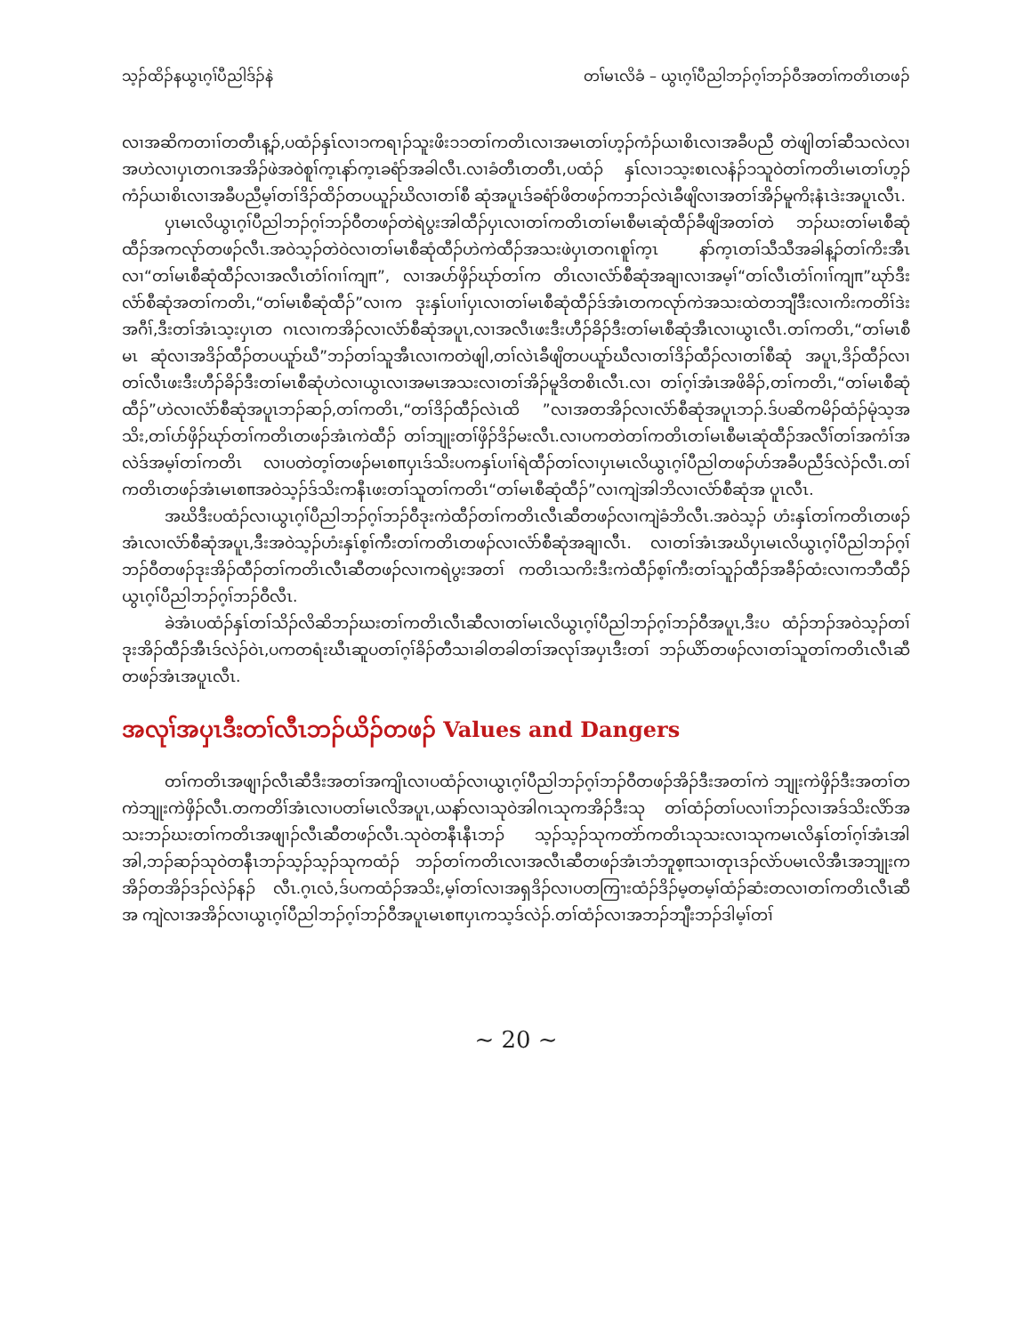သ့ၣ်ထိၣ်နယွၤဂ့ၢ်ပီညါဒ်ၣ်နဲ တၢ်မၤလိခံ – ယွၤဂ့ၢ်ပီညါဘၣ်ဂ့ၢ်ဘၣ်ဝီအတၢ်ကတိၤတဖၣ်
လၢအဆိကတၢၢ်တတီၤန့ၣ်,ပထံၣ်နှၤ်လၢၥကရၢၣ်သူးဖိးၥၥတၢ်ကတိၤလၢအမၤတၢ်ဟ့ၣ်ကံၣ်ယၢစိၤလၢအခီပညီ တဲဖျါတၢ်ဆီသလဲလၢအဟဲလၢပှၤတဂၤအအိၣ်ဖဲအဝဲစူၢ်က့ၤနာ်က့ၤခရံာ်အခါလီၤ.လၢခံတီၤတတီၤ,ပထံၣ် နှၤ်လၢၥသ့းစၤလနံၣ်ၥသူဝဲတၢ်ကတိၤမၤတၢ်ဟ့ၣ်ကံၣ်ယၢစိၤလၢအခီပညီမ့ၢ်တၢ်ဒိၣ်ထိၣ်တပယူၣ်ဃိလၢတၢ်စီ ဆုံအပူၤဒ်ခရံာ်ဖိတဖၣ်ကဘၣ်လဲၤခီဖျိလၢအတၢ်အိၣ်မူကိႏနံၤဒဲးအပူၤလီၤ.
ပှၤမၤလိယွၤဂ့ၢ်ပီညါဘၣ်ဂ့ၢ်ဘၣ်ဝီတဖၣ်တဲရဲပွးအါထီၣ်ပှၤလၢတၢ်ကတိၤတၢ်မၤစီမၤဆုံထီၣ်ခီဖျိအတၢ်တဲ ဘၣ်ဃးတၢ်မၤစီဆုံထီၣ်အကလုာ်တဖၣ်လီၤ.အဝဲသ့ၣ်တဲဝဲလၢတၢ်မၤစီဆုံထီၣ်ဟဲကဲထီၣ်အသးဖဲပှၤတဂၤစူၢ်က့ၤ နာ်က့ၤတၢ်သီသီအခါန့ၣ်တၢ်ကိးအီၤလၢ“တၢ်မၤစီဆုံထီၣ်လၢအလီၤတံၢ်ဂၢၢ်ကျπ”, လၢအပာ်ဖှိၣ်ဃုာ်တၢ်က တိၤလၢလံာ်စီဆုံအချၢလၢအမ့ၢ်“တၢ်လီၤတံၢ်ဂၢၢ်ကျπ”ဃုာ်ဒီးလံာ်စီဆုံအတၢ်ကတိၤ,“တၢ်မၤစီဆုံထီၣ်”လၢက ဒုးနှၤ်ပၢၢ်ပှၤလၢတၢ်မၤစီဆုံထီၣ်ဒ်အံၤတကလုာ်ကဲအသးထဲတဘျီဒီးလၢကိးကတိၢ်ဒဲးအဂီၢ်,ဒီးတၢ်အံၤသ့းပှၤတ ဂၤလၢကအိၣ်လၢလံာ်စီဆုံအပူၤ,လၢအလီၤဖးဒီးဟီၣ်ခိၣ်ဒီးတၢ်မၤစီဆုံအီၤလၢယွၤလီၤ.တၢ်ကတိၤ,“တၢ်မၤစီမၤ ဆုံလၢအဒိၣ်ထီၣ်တပယူာ်ဃီ”ဘၣ်တၢ်သူအီၤလၢကတဲဖျါ,တၢ်လဲၤခီဖျိတပယူာ်ဃီလၢတၢ်ဒိၣ်ထီၣ်လၢတၢ်စီဆုံ အပူၤ,ဒိၣ်ထီၣ်လၢတၢ်လီၤဖးဒီးဟီၣ်ခိၣ်ဒီးတၢ်မၤစီဆုံဟဲလၢယွၤလၢအမၤအသးလၢတၢ်အိၣ်မူဒိတစိၤလီၤ.လၢ တၢ်ဂ့ၢ်အံၤအဖိခိၣ်,တၢ်ကတိၤ,“တၢ်မၤစီဆုံထီၣ်”ဟဲလၢလံာ်စီဆုံအပူၤဘၣ်ဆၣ်,တၢ်ကတိၤ,“တၢ်ဒိၣ်ထီၣ်လဲၤထိ ”လၢအတအိၣ်လၢလံာ်စီဆုံအပူၤဘၣ်.ဒ်ပဆိကမိၣ်ထံၣ်မုံသ့အသိး,တၢ်ပာ်ဖှိၣ်ဃုာ်တၢ်ကတိၤတဖၣ်အံၤကဲထီၣ် တၢ်ဘျုးတၢ်ဖှိၣ်ဒိၣ်မးလီၤ.လၢပကတဲတၢ်ကတိၤတၢ်မၤစီမၤဆုံထီၣ်အလီၢ်တၢ်အကံၢ်အလဲဒ်အမ့ၢ်တၢ်ကတိၤ လၢပတဲတ့ၢ်တဖၣ်မၤစπပှၤဒ်သိးပကနှၤ်ပၢၢ်ရဲထီၣ်တၢ်လၢပှၤမၤလိယွၤဂ့ၢ်ပီညါတဖၣ်ဟ်အခီပညီဒ်လဲၣ်လီၤ.တၢ် ကတိၤတဖၣ်အံၤမၤစπအဝဲသ့ၣ်ဒ်သိးကနီၤဖးတၢ်သူတၢ်ကတိၤ“တၢ်မၤစီဆုံထီၣ်”လၢကျဲအါဘိလၢလံာ်စီဆုံအ ပူၤလီၤ.
အဃိဒီးပထံၣ်လၢယွၤဂ့ၢ်ပီညါဘၣ်ဂ့ၢ်ဘၣ်ဝီဒုးကဲထီၣ်တၢ်ကတိၤလီၤဆီတဖၣ်လၢကျဲခံဘိလီၤ.အဝဲသ့ၣ် ဟံးနှၤ်တၢ်ကတိၤတဖၣ်အံၤလၢလံာ်စီဆုံအပူၤ,ဒီးအဝဲသ့ၣ်ဟံးနှၤ်စ့ၢ်ကီးတၢ်ကတိၤတဖၣ်လၢလံာ်စီဆုံအချၢလီၤ. လၢတၢ်အံၤအဃိပှၤမၤလိယွၤဂ့ၢ်ပီညါဘၣ်ဂ့ၢ်ဘၣ်ဝီတဖၣ်ဒုးအိၣ်ထီၣ်တၢ်ကတိၤလီၤဆီတဖၣ်လၢကရဲပွးအတၢ် ကတိၤသကိးဒီးကဲထီၣ်စ့ၢ်ကီးတၢ်သူၣ်ထီၣ်အခီၣ်ထံးလၢကဘီထီၣ်ယွၤဂ့ၢ်ပီညါဘၣ်ဂ့ၢ်ဘၣ်ဝီလီၤ.
ခဲအံၤပထံၣ်နှၤ်တၢ်သိၣ်လိဆိဘၣ်ဃးတၢ်ကတိၤလီၤဆီလၢတၢ်မၤလိယွၤဂ့ၢ်ပီညါဘၣ်ဂ့ၢ်ဘၣ်ဝီအပူၤ,ဒီးပ ထံၣ်ဘၣ်အဝဲသ့ၣ်တၢ်ဒုးအိၣ်ထီၣ်အီၤဒ်လဲၣ်ဝဲၤ,ပကတရံးဃီၤဆူပတၢ်ဂ့ၢ်ခိၣ်တီသၢခါတခါတၢ်အလုၢ်အပှၤဒီးတၢ် ဘၣ်ယိာ်တဖၣ်လၢတၢ်သူတၢ်ကတိၤလီၤဆီတဖၣ်အံၤအပူၤလီၤ.
အလုၢ်အပှၤဒီးတၢ်လီၤဘၣ်ယိၣ်တဖၣ် Values and Dangers
တၢ်ကတိၤအဖျၢၣ်လီၤဆီဒီးအတၢ်အကျိၤလၢပထံၣ်လၢယွၤဂ့ၢ်ပီညါဘၣ်ဂ့ၢ်ဘၣ်ဝီတဖၣ်အိၣ်ဒီးအတၢ်ကဲ ဘျုးကဲဖှိၣ်ဒီးအတၢ်တကဲဘျုးကဲဖှိၣ်လီၤ.တကတိၢ်အံၤလၢပတၢ်မၤလိအပူၤ,ယနာ်လၢသုဝဲအါဂၤသုကအိၣ်ဒီးသု တၢ်ထံၣ်တၢ်ပလၢၢ်ဘၣ်လၢအဒ်သိးလိာ်အသးဘၣ်ဃးတၢ်ကတိၤအဖျၢၣ်လီၤဆီတဖၣ်လီၤ.သုဝဲတနီၤနီၤဘၣ် သ့ၣ်သ့ၣ်သုကတဲာ်ကတိၤသုသးလၢသုကမၤလိနှၤ်တၢ်ဂ့ၢ်အံၤအါအါ,ဘၣ်ဆၣ်သုဝဲတနီၤဘၣ်သ့ၣ်သ့ၣ်သုကထံၣ် ဘၣ်တၢ်ကတိၤလၢအလီၤဆီတဖၣ်အံၤဘံဘူစ့πသၢတုၤဒၣ်လဲာ်ပမၤလိအီၤအဘျုးကအိၣ်တအိၣ်ဒၣ်လဲၣ်နၣ် လီၤ.ဂ့ၤလံ,ဒ်ပကထံၣ်အသိး,မ့ၢ်တၢ်လၢအရှဒိၣ်လၢပတကြၫးထံၣ်ဒိၣ်မ့တမ့ၢ်ထံၣ်ဆံးတလၢတၢ်ကတိၤလီၤဆီအ ကျဲလၢအအိၣ်လၢယွၤဂ့ၢ်ပီညါဘၣ်ဂ့ၢ်ဘၣ်ဝီအပူၤမၤစπပှၤကသ့ဒ်လဲၣ်.တၢ်ထံၣ်လၢအဘၣ်ဘျီးဘၣ်ဒါမ့ၢ်တၢ်
~ 20 ~